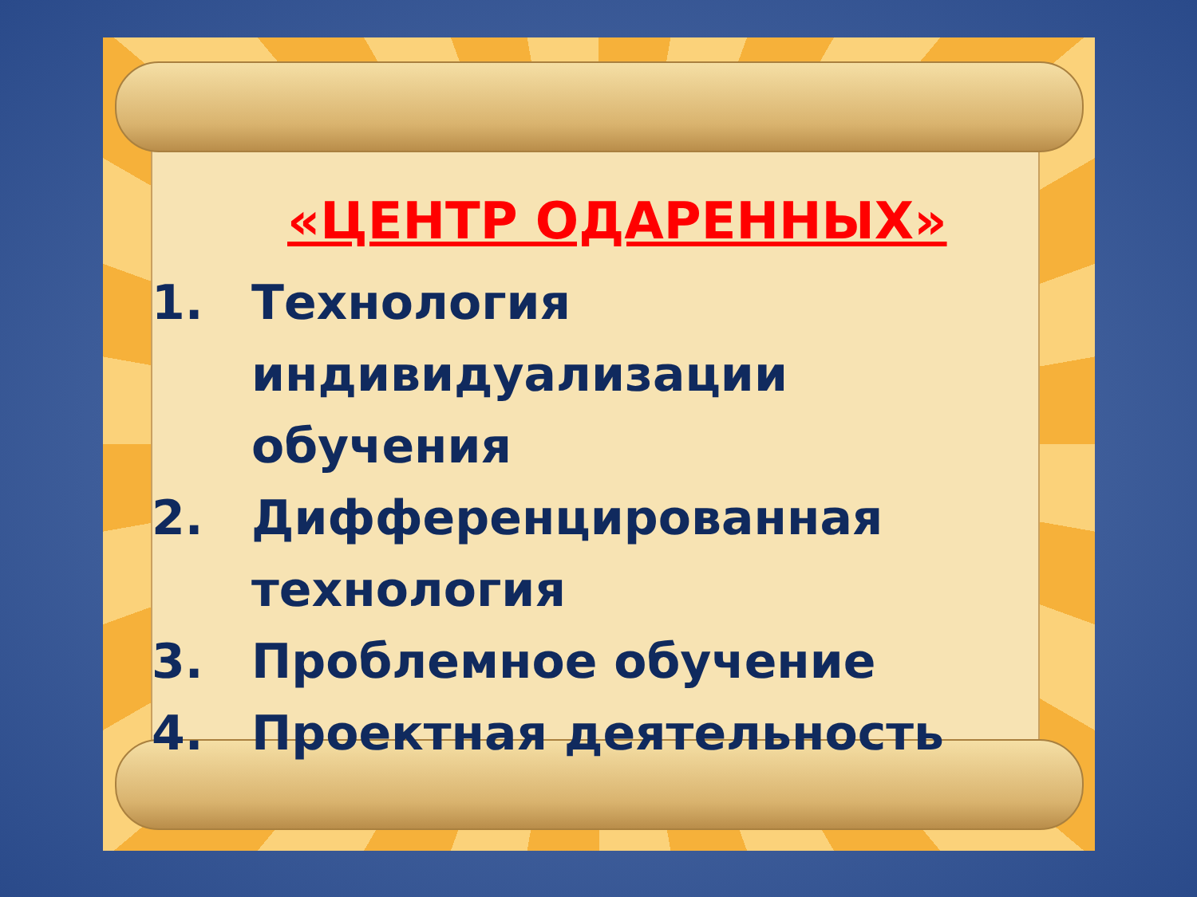«ЦЕНТР ОДАРЕННЫХ»
1. Технология индивидуализации обучения
2. Дифференцированная технология
3. Проблемное обучение
4. Проектная деятельность